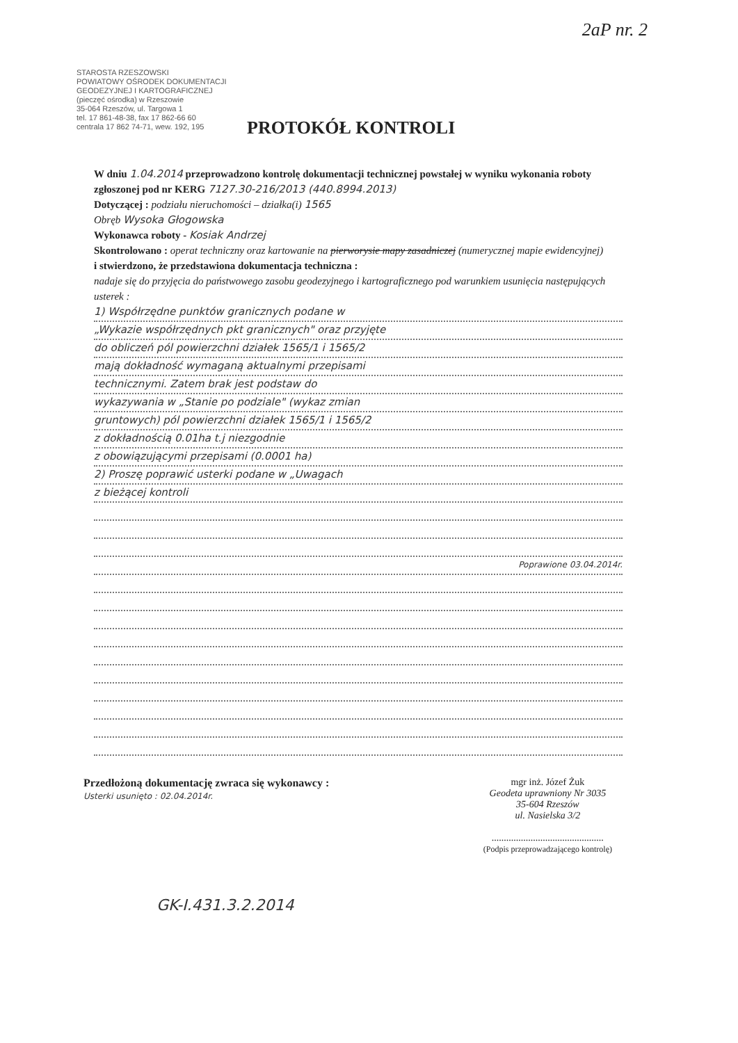2aP nr. 2
STAROSTA RZESZOWSKI
POWIATOWY OŚRODEK DOKUMENTACJI GEODEZYJNEJ I KARTOGRAFICZNEJ
(pieczęć ośrodka) w Rzeszowie
35-064 Rzeszów, ul. Targowa 1
tel. 17 861-48-38, fax 17 862-66 60
centrala 17 862 74-71, wew. 192, 195
PROTOKÓŁ KONTROLI
W dniu 1.04.2014 przeprowadzono kontrolę dokumentacji technicznej powstałej w wyniku wykonania roboty zgłoszonej pod nr KERG 7127.30-216/2013 (440.8994.2013)
Dotyczącej : podziału nieruchomości – działka(i) 1565
Obręb Wysoka Głogowska
Wykonawca roboty - Kosiak Andrzej
Skontrolowano : operat techniczny oraz kartowanie na pierworysie mapy zasadniczej (numerycznej mapie ewidencyjnej)
i stwierdzono, że przedstawiona dokumentacja techniczna :
nadaje się do przyjęcia do państwowego zasobu geodezyjnego i kartograficznego pod warunkiem usunięcia następujących usterek :
1) Współrzędne punktów granicznych podane w
„Wykazie współrzędnych pkt granicznych" oraz przyjęte
do obliczeń pól powierzchni działek 1565/1 i 1565/2
mają dokładność wymaganą aktualnymi przepisami
technicznymi. Zatem brak jest podstaw do
wykazywania w „Stanie po podziale" (wykaz zmian
gruntowych) pól powierzchni działek 1565/1 i 1565/2
z dokładnością 0.01ha t.j niezgodnie
z obowiązującymi przepisami (0.0001 ha)
2) Proszę poprawić usterki podane w „Uwagach
z bieżącej kontroli
Poprawione 03.04.2014r.
Przedłożoną dokumentację zwraca się wykonawcy :
Usterki usunięto : 02.04.2014r.
mgr inż. Józef Żuk
Geodeta uprawniony Nr 3035
35-604 Rzeszów
ul. Nasielska 3/2
..............................................
(Podpis przeprowadzającego kontrolę)
GK-I.431.3.2.2014